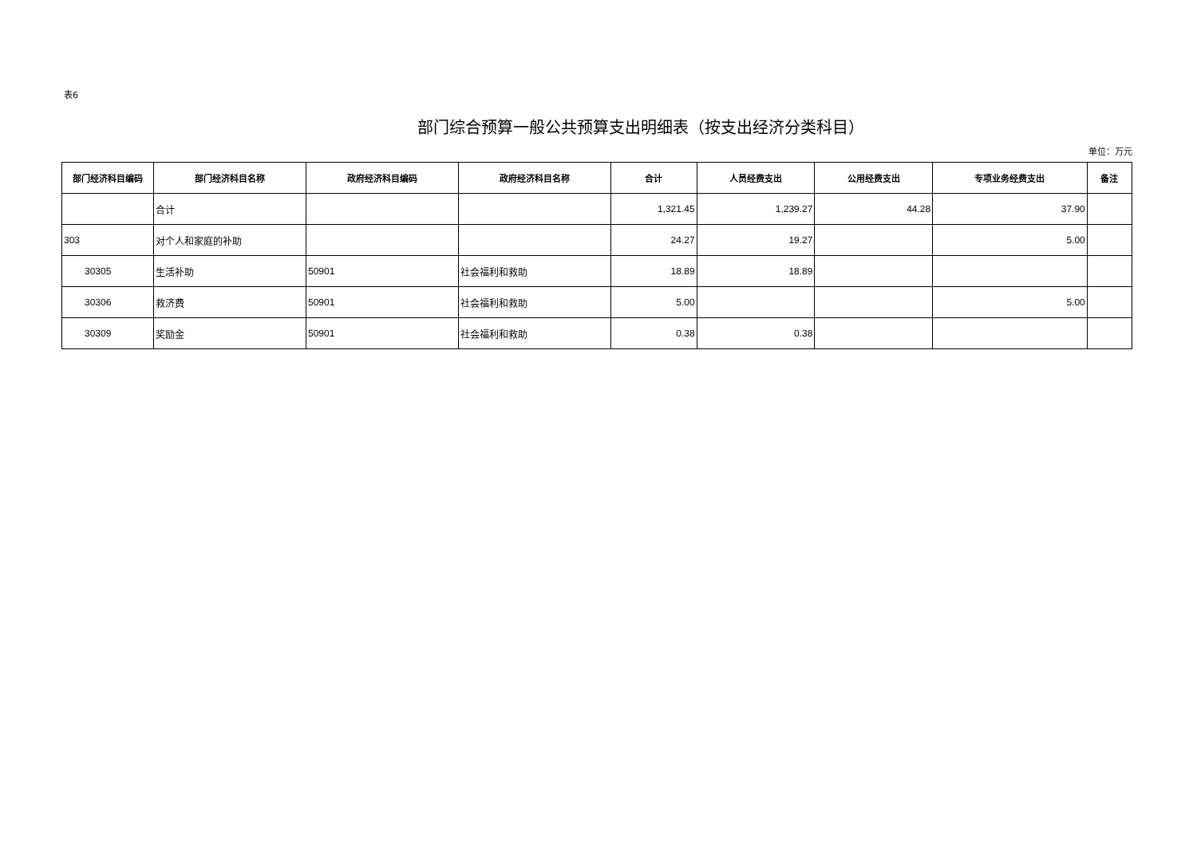表6
部门综合预算一般公共预算支出明细表（按支出经济分类科目）
单位：万元
| 部门经济科目编码 | 部门经济科目名称 | 政府经济科目编码 | 政府经济科目名称 | 合计 | 人员经费支出 | 公用经费支出 | 专项业务经费支出 | 备注 |
| --- | --- | --- | --- | --- | --- | --- | --- | --- |
| | 合计 | | | 1,321.45 | 1,239.27 | 44.28 | 37.90 | |
| 303 | 对个人和家庭的补助 | | | 24.27 | 19.27 | | 5.00 | |
| 30305 | 生活补助 | 50901 | 社会福利和救助 | 18.89 | 18.89 | | | |
| 30306 | 救济费 | 50901 | 社会福利和救助 | 5.00 | | | 5.00 | |
| 30309 | 奖励金 | 50901 | 社会福利和救助 | 0.38 | 0.38 | | | |